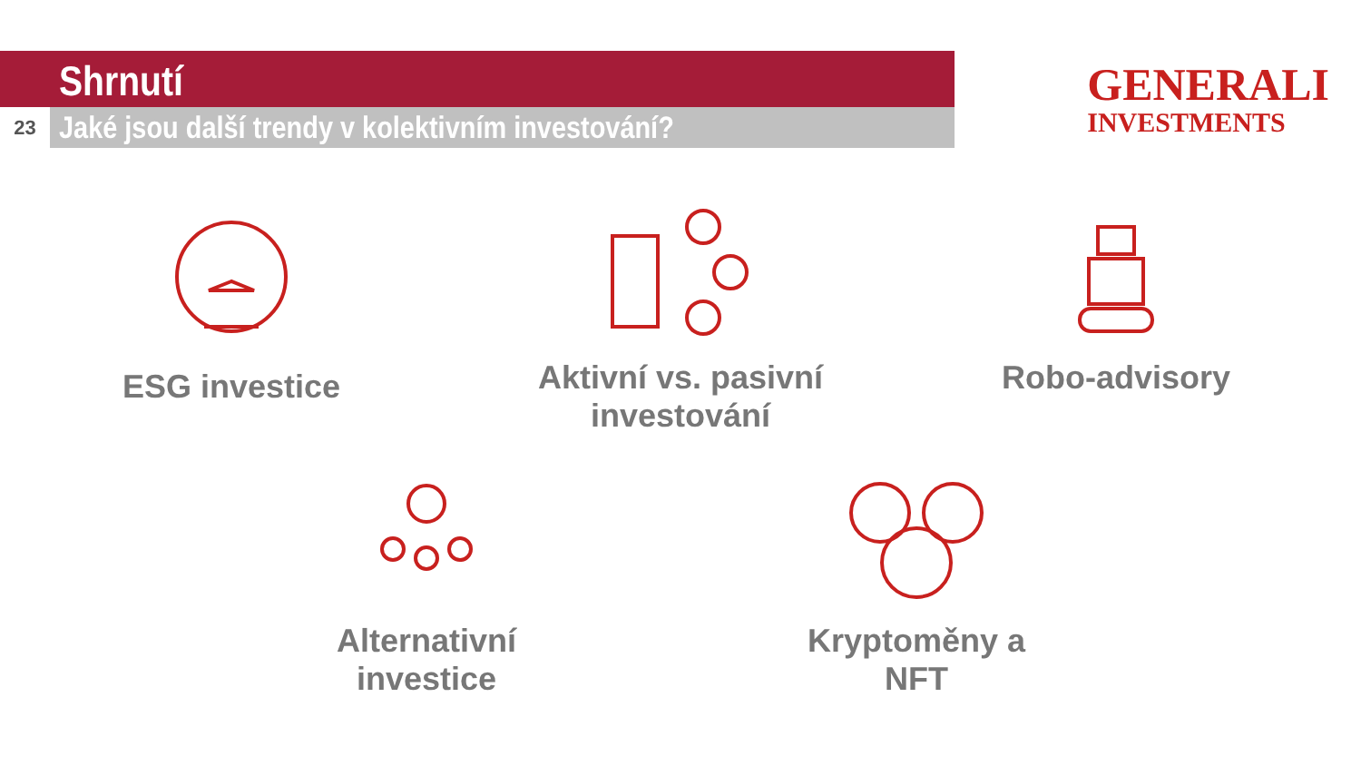Shrnutí
23
Jaké jsou další trendy v kolektivním investování?
GENERALI
INVESTMENTS
ESG investice
Aktivní vs. pasivní investování
Robo-advisory
Alternativní investice
Kryptoměny a NFT